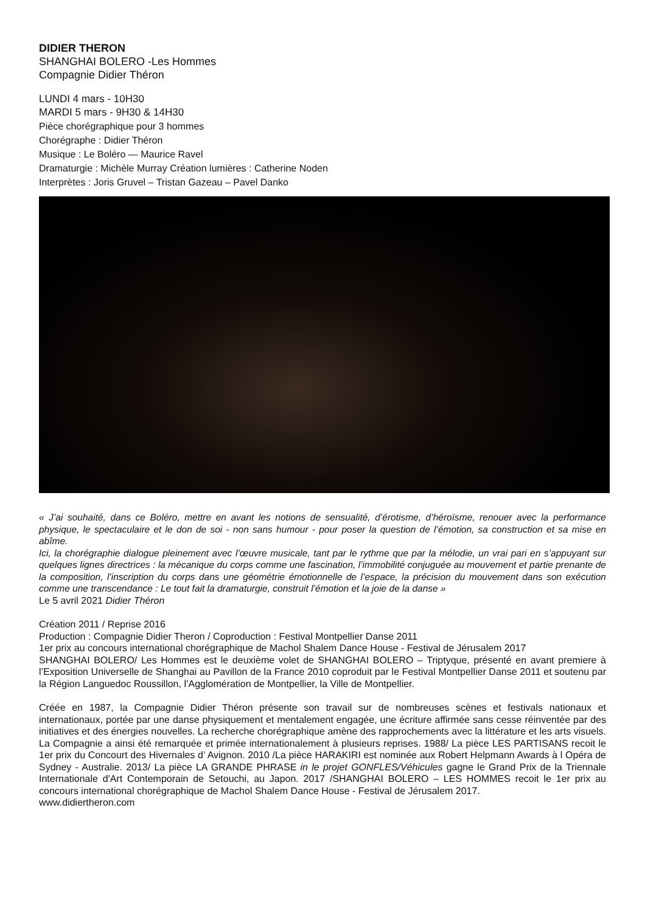DIDIER THERON
SHANGHAI BOLERO -Les Hommes
Compagnie Didier Théron
LUNDI 4 mars - 10H30
MARDI 5 mars - 9H30 & 14H30
Pièce chorégraphique pour 3 hommes
Chorégraphe : Didier Théron
Musique : Le Boléro — Maurice Ravel
Dramaturgie : Michèle Murray Création lumières : Catherine Noden
Interprètes : Joris Gruvel – Tristan Gazeau – Pavel Danko
« J’ai souhaité, dans ce Boléro, mettre en avant les notions de sensualité, d’érotisme, d’héroïsme, renouer avec la performance physique, le spectaculaire et le don de soi - non sans humour - pour poser la question de l’émotion, sa construction et sa mise en abîme.
Ici, la chorégraphie dialogue pleinement avec l’œuvre musicale, tant par le rythme que par la mélodie, un vrai pari en s’appuyant sur quelques lignes directrices : la mécanique du corps comme une fascination, l’immobilité conjuguée au mouvement et partie prenante de la composition, l’inscription du corps dans une géométrie émotionnelle de l’espace, la précision du mouvement dans son exécution comme une transcendance : Le tout fait la dramaturgie, construit l’émotion et la joie de la danse »
Le 5 avril 2021 Didier Théron
Création 2011 / Reprise 2016
Production : Compagnie Didier Theron / Coproduction : Festival Montpellier Danse 2011
1er prix au concours international chorégraphique de Machol Shalem Dance House - Festival de Jérusalem 2017
SHANGHAI BOLERO/ Les Hommes est le deuxième volet de SHANGHAI BOLERO – Triptyque, présenté en avant premiere à l’Exposition Universelle de Shanghai au Pavillon de la France 2010 coproduit par le Festival Montpellier Danse 2011 et soutenu par la Région Languedoc Roussillon, l’Agglomération de Montpellier, la Ville de Montpellier.
Créée en 1987, la Compagnie Didier Théron présente son travail sur de nombreuses scènes et festivals nationaux et internationaux, portée par une danse physiquement et mentalement engagée, une écriture affirmée sans cesse réinventée par des initiatives et des énergies nouvelles. La recherche chorégraphique amène des rapprochements avec la littérature et les arts visuels. La Compagnie a ainsi été remarquée et primée internationalement à plusieurs reprises. 1988/ La pièce LES PARTISANS recoit le 1er prix du Concourt des Hivernales d’ Avignon. 2010 /La pièce HARAKIRI est nominée aux Robert Helpmann Awards à l Opéra de Sydney - Australie. 2013/ La pièce LA GRANDE PHRASE in le projet GONFLES/Véhicules gagne le Grand Prix de la Triennale Internationale d'Art Contemporain de Setouchi, au Japon. 2017 /SHANGHAI BOLERO – LES HOMMES recoit le 1er prix au concours international chorégraphique de Machol Shalem Dance House - Festival de Jérusalem 2017.
www.didiertheron.com